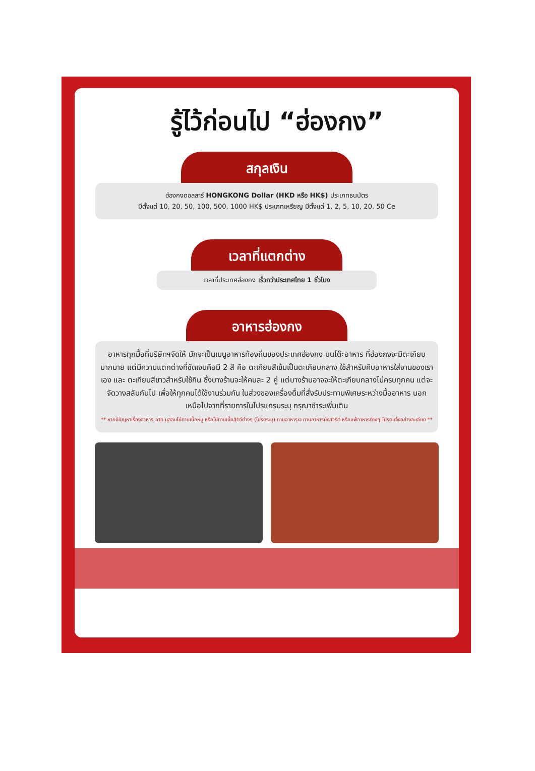รู้ไว้ก่อนไป “ฮ่องกง”
สกุลเงิน
ฮ่องกงดอลลาร์ HONGKONG Dollar (HKD หรือ HK$) ประเภทธนบัตร
มีตั้งแต่ 10, 20, 50, 100, 500, 1000 HK$ ประเภทเหรียญ มีตั้งแต่ 1, 2, 5, 10, 20, 50 Ce
เวลาที่แตกต่าง
เวลาที่ประเทศฮ่องกง เร็วกว่าประเทศไทย 1 ชั่วโมง
อาหารฮ่องกง
อาหารทุกมื้อที่บริษัทฯจัดให้ มักจะเป็นเมนูอาหารท้องถิ่นของประเทศฮ่องกง บนโต๊ะอาหาร ที่ฮ่องกงจะมีตะเกียบมากมาย แต่มีความแตกต่างที่ชัดเจนคือมี 2 สี คือ ตะเกียบสีเข้มเป็นตะเกียบกลาง ใช้สำหรับคีบอาหารใส่จานของเราเอง และ ตะเกียบสีขาวสำหรับใช้กิน ซึ่งบางร้านจะให้คนละ 2 คู่ แต่บางร้านอาจจะให้ตะเกียบกลางไม่ครบทุกคน แต่จะจัดวางสลับกันไป เพื่อให้ทุกคนได้ใช้งานร่วมกัน ในส่วงของเครื่องดื่มที่สั่งรับประทานพิเศษระหว่างมื้ออาหาร นอกเหนือไปจากที่รายการในโปรแกรมระบุ กรุณาชำระเพิ่มเติม
** หากมีปัญหาเรื่องอาหาร อาทิ มุสลิมไม่ทานเนื้อหมู หรือไม่ทานเนื้อสัตว์ต่างๆ (โปรดระบุ) ทานอาหารเจ ทานอาหารมังสวิรัติ หรือแพ้อาหารต่างๆ โปรดแจ้งอย่างละเอียด **